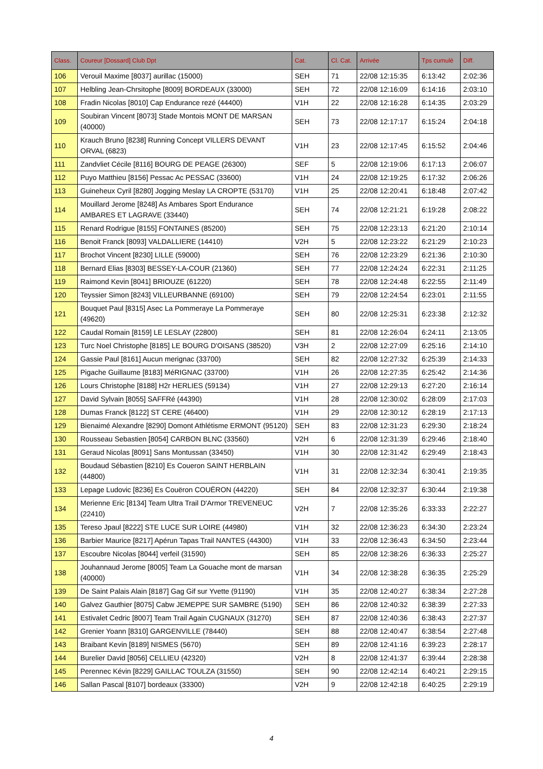| Class. | Coureur [Dossard] Club Dpt | Cat. | Cl. Cat. | Arrivée | Tps cumulé | Diff. |
| --- | --- | --- | --- | --- | --- | --- |
| 106 | Verouil Maxime [8037] aurillac (15000) | SEH | 71 | 22/08 12:15:35 | 6:13:42 | 2:02:36 |
| 107 | Helbling Jean-Chrsitophe [8009] BORDEAUX (33000) | SEH | 72 | 22/08 12:16:09 | 6:14:16 | 2:03:10 |
| 108 | Fradin Nicolas [8010] Cap Endurance rezé (44400) | V1H | 22 | 22/08 12:16:28 | 6:14:35 | 2:03:29 |
| 109 | Soubiran Vincent [8073] Stade Montois MONT DE MARSAN (40000) | SEH | 73 | 22/08 12:17:17 | 6:15:24 | 2:04:18 |
| 110 | Krauch Bruno [8238] Running Concept VILLERS DEVANT ORVAL (6823) | V1H | 23 | 22/08 12:17:45 | 6:15:52 | 2:04:46 |
| 111 | Zandvliet Cécile [8116] BOURG DE PEAGE (26300) | SEF | 5 | 22/08 12:19:06 | 6:17:13 | 2:06:07 |
| 112 | Puyo Matthieu [8156] Pessac Ac PESSAC (33600) | V1H | 24 | 22/08 12:19:25 | 6:17:32 | 2:06:26 |
| 113 | Guineheux Cyril [8280] Jogging Meslay LA CROPTE (53170) | V1H | 25 | 22/08 12:20:41 | 6:18:48 | 2:07:42 |
| 114 | Mouillard Jerome [8248] As Ambares Sport Endurance AMBARES ET LAGRAVE (33440) | SEH | 74 | 22/08 12:21:21 | 6:19:28 | 2:08:22 |
| 115 | Renard Rodrigue [8155] FONTAINES (85200) | SEH | 75 | 22/08 12:23:13 | 6:21:20 | 2:10:14 |
| 116 | Benoit Franck [8093] VALDALLIERE (14410) | V2H | 5 | 22/08 12:23:22 | 6:21:29 | 2:10:23 |
| 117 | Brochot Vincent [8230] LILLE (59000) | SEH | 76 | 22/08 12:23:29 | 6:21:36 | 2:10:30 |
| 118 | Bernard Elias [8303] BESSEY-LA-COUR (21360) | SEH | 77 | 22/08 12:24:24 | 6:22:31 | 2:11:25 |
| 119 | Raimond Kevin [8041] BRIOUZE (61220) | SEH | 78 | 22/08 12:24:48 | 6:22:55 | 2:11:49 |
| 120 | Teyssier Simon [8243] VILLEURBANNE (69100) | SEH | 79 | 22/08 12:24:54 | 6:23:01 | 2:11:55 |
| 121 | Bouquet Paul [8315] Asec La Pommeraye La Pommeraye (49620) | SEH | 80 | 22/08 12:25:31 | 6:23:38 | 2:12:32 |
| 122 | Caudal Romain [8159] LE LESLAY (22800) | SEH | 81 | 22/08 12:26:04 | 6:24:11 | 2:13:05 |
| 123 | Turc Noel Christophe [8185] LE BOURG D'OISANS (38520) | V3H | 2 | 22/08 12:27:09 | 6:25:16 | 2:14:10 |
| 124 | Gassie Paul [8161] Aucun merignac (33700) | SEH | 82 | 22/08 12:27:32 | 6:25:39 | 2:14:33 |
| 125 | Pigache Guillaume [8183] MéRIGNAC (33700) | V1H | 26 | 22/08 12:27:35 | 6:25:42 | 2:14:36 |
| 126 | Lours Christophe [8188] H2r HERLIES (59134) | V1H | 27 | 22/08 12:29:13 | 6:27:20 | 2:16:14 |
| 127 | David Sylvain [8055] SAFFRé (44390) | V1H | 28 | 22/08 12:30:02 | 6:28:09 | 2:17:03 |
| 128 | Dumas Franck [8122] ST CERE (46400) | V1H | 29 | 22/08 12:30:12 | 6:28:19 | 2:17:13 |
| 129 | Bienaimé Alexandre [8290] Domont Athlétisme ERMONT (95120) | SEH | 83 | 22/08 12:31:23 | 6:29:30 | 2:18:24 |
| 130 | Rousseau Sebastien [8054] CARBON BLNC (33560) | V2H | 6 | 22/08 12:31:39 | 6:29:46 | 2:18:40 |
| 131 | Geraud Nicolas [8091] Sans Montussan (33450) | V1H | 30 | 22/08 12:31:42 | 6:29:49 | 2:18:43 |
| 132 | Boudaud Sébastien [8210] Es Coueron SAINT HERBLAIN (44800) | V1H | 31 | 22/08 12:32:34 | 6:30:41 | 2:19:35 |
| 133 | Lepage Ludovic [8236] Es Couëron COUËRON (44220) | SEH | 84 | 22/08 12:32:37 | 6:30:44 | 2:19:38 |
| 134 | Merienne Eric [8134] Team Ultra Trail D'Armor TREVENEUC (22410) | V2H | 7 | 22/08 12:35:26 | 6:33:33 | 2:22:27 |
| 135 | Tereso Jpaul [8222] STE LUCE SUR LOIRE (44980) | V1H | 32 | 22/08 12:36:23 | 6:34:30 | 2:23:24 |
| 136 | Barbier Maurice [8217] Apérun Tapas Trail NANTES (44300) | V1H | 33 | 22/08 12:36:43 | 6:34:50 | 2:23:44 |
| 137 | Escoubre Nicolas [8044] verfeil (31590) | SEH | 85 | 22/08 12:38:26 | 6:36:33 | 2:25:27 |
| 138 | Jouhannaud Jerome [8005] Team La Gouache mont de marsan (40000) | V1H | 34 | 22/08 12:38:28 | 6:36:35 | 2:25:29 |
| 139 | De Saint Palais Alain [8187] Gag Gif sur Yvette (91190) | V1H | 35 | 22/08 12:40:27 | 6:38:34 | 2:27:28 |
| 140 | Galvez Gauthier [8075] Cabw JEMEPPE SUR SAMBRE (5190) | SEH | 86 | 22/08 12:40:32 | 6:38:39 | 2:27:33 |
| 141 | Estivalet Cedric [8007] Team Trail Again CUGNAUX (31270) | SEH | 87 | 22/08 12:40:36 | 6:38:43 | 2:27:37 |
| 142 | Grenier Yoann [8310] GARGENVILLE (78440) | SEH | 88 | 22/08 12:40:47 | 6:38:54 | 2:27:48 |
| 143 | Braibant Kevin [8189] NISMES (5670) | SEH | 89 | 22/08 12:41:16 | 6:39:23 | 2:28:17 |
| 144 | Burelier David [8056] CELLIEU (42320) | V2H | 8 | 22/08 12:41:37 | 6:39:44 | 2:28:38 |
| 145 | Perennec Kévin [8229] GAILLAC TOULZA (31550) | SEH | 90 | 22/08 12:42:14 | 6:40:21 | 2:29:15 |
| 146 | Sallan Pascal [8107] bordeaux (33300) | V2H | 9 | 22/08 12:42:18 | 6:40:25 | 2:29:19 |
4